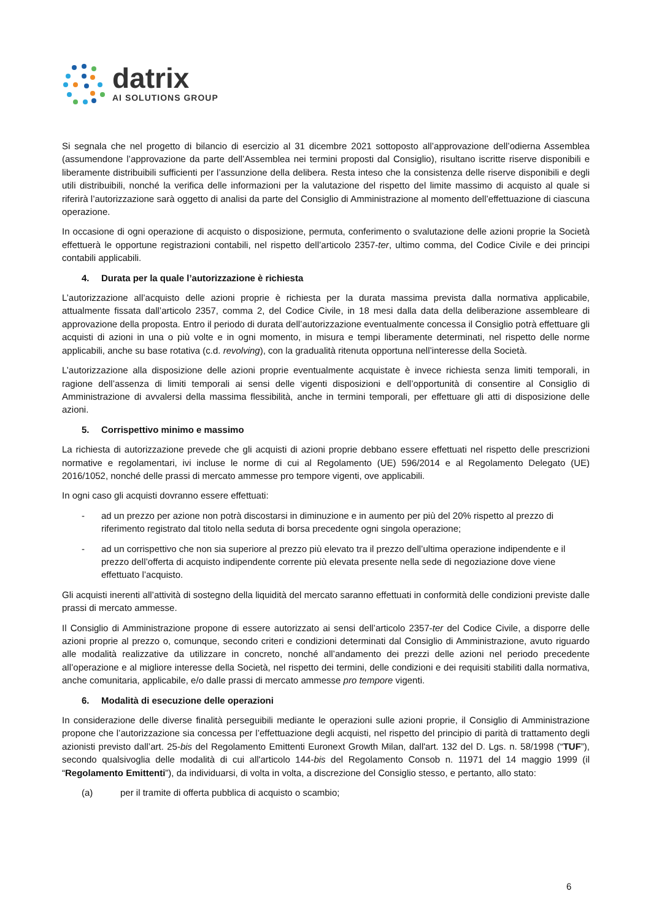datrix
AI SOLUTIONS GROUP
Si segnala che nel progetto di bilancio di esercizio al 31 dicembre 2021 sottoposto all’approvazione dell’odierna Assemblea (assumendone l’approvazione da parte dell’Assemblea nei termini proposti dal Consiglio), risultano iscritte riserve disponibili e liberamente distribuibili sufficienti per l’assunzione della delibera. Resta inteso che la consistenza delle riserve disponibili e degli utili distribuibili, nonché la verifica delle informazioni per la valutazione del rispetto del limite massimo di acquisto al quale si riferirà l’autorizzazione sarà oggetto di analisi da parte del Consiglio di Amministrazione al momento dell’effettuazione di ciascuna operazione.
In occasione di ogni operazione di acquisto o disposizione, permuta, conferimento o svalutazione delle azioni proprie la Società effettuerà le opportune registrazioni contabili, nel rispetto dell’articolo 2357-ter, ultimo comma, del Codice Civile e dei principi contabili applicabili.
4. Durata per la quale l’autorizzazione è richiesta
L’autorizzazione all’acquisto delle azioni proprie è richiesta per la durata massima prevista dalla normativa applicabile, attualmente fissata dall’articolo 2357, comma 2, del Codice Civile, in 18 mesi dalla data della deliberazione assembleare di approvazione della proposta. Entro il periodo di durata dell’autorizzazione eventualmente concessa il Consiglio potrà effettuare gli acquisti di azioni in una o più volte e in ogni momento, in misura e tempi liberamente determinati, nel rispetto delle norme applicabili, anche su base rotativa (c.d. revolving), con la gradualità ritenuta opportuna nell’interesse della Società.
L’autorizzazione alla disposizione delle azioni proprie eventualmente acquistate è invece richiesta senza limiti temporali, in ragione dell’assenza di limiti temporali ai sensi delle vigenti disposizioni e dell’opportunità di consentire al Consiglio di Amministrazione di avvalersi della massima flessibilità, anche in termini temporali, per effettuare gli atti di disposizione delle azioni.
5. Corrispettivo minimo e massimo
La richiesta di autorizzazione prevede che gli acquisti di azioni proprie debbano essere effettuati nel rispetto delle prescrizioni normative e regolamentari, ivi incluse le norme di cui al Regolamento (UE) 596/2014 e al Regolamento Delegato (UE) 2016/1052, nonché delle prassi di mercato ammesse pro tempore vigenti, ove applicabili.
In ogni caso gli acquisti dovranno essere effettuati:
- ad un prezzo per azione non potrà discostarsi in diminuzione e in aumento per più del 20% rispetto al prezzo di riferimento registrato dal titolo nella seduta di borsa precedente ogni singola operazione;
- ad un corrispettivo che non sia superiore al prezzo più elevato tra il prezzo dell’ultima operazione indipendente e il prezzo dell’offerta di acquisto indipendente corrente più elevata presente nella sede di negoziazione dove viene effettuato l’acquisto.
Gli acquisti inerenti all’attività di sostegno della liquidità del mercato saranno effettuati in conformità delle condizioni previste dalle prassi di mercato ammesse.
Il Consiglio di Amministrazione propone di essere autorizzato ai sensi dell’articolo 2357-ter del Codice Civile, a disporre delle azioni proprie al prezzo o, comunque, secondo criteri e condizioni determinati dal Consiglio di Amministrazione, avuto riguardo alle modalità realizzative da utilizzare in concreto, nonché all’andamento dei prezzi delle azioni nel periodo precedente all’operazione e al migliore interesse della Società, nel rispetto dei termini, delle condizioni e dei requisiti stabiliti dalla normativa, anche comunitaria, applicabile, e/o dalle prassi di mercato ammesse pro tempore vigenti.
6. Modalità di esecuzione delle operazioni
In considerazione delle diverse finalità perseguibili mediante le operazioni sulle azioni proprie, il Consiglio di Amministrazione propone che l’autorizzazione sia concessa per l’effettuazione degli acquisti, nel rispetto del principio di parità di trattamento degli azionisti previsto dall’art. 25-bis del Regolamento Emittenti Euronext Growth Milan, dall'art. 132 del D. Lgs. n. 58/1998 (“TUF”), secondo qualsivoglia delle modalità di cui all'articolo 144-bis del Regolamento Consob n. 11971 del 14 maggio 1999 (il “Regolamento Emittenti”), da individuarsi, di volta in volta, a discrezione del Consiglio stesso, e pertanto, allo stato:
(a) per il tramite di offerta pubblica di acquisto o scambio;
6